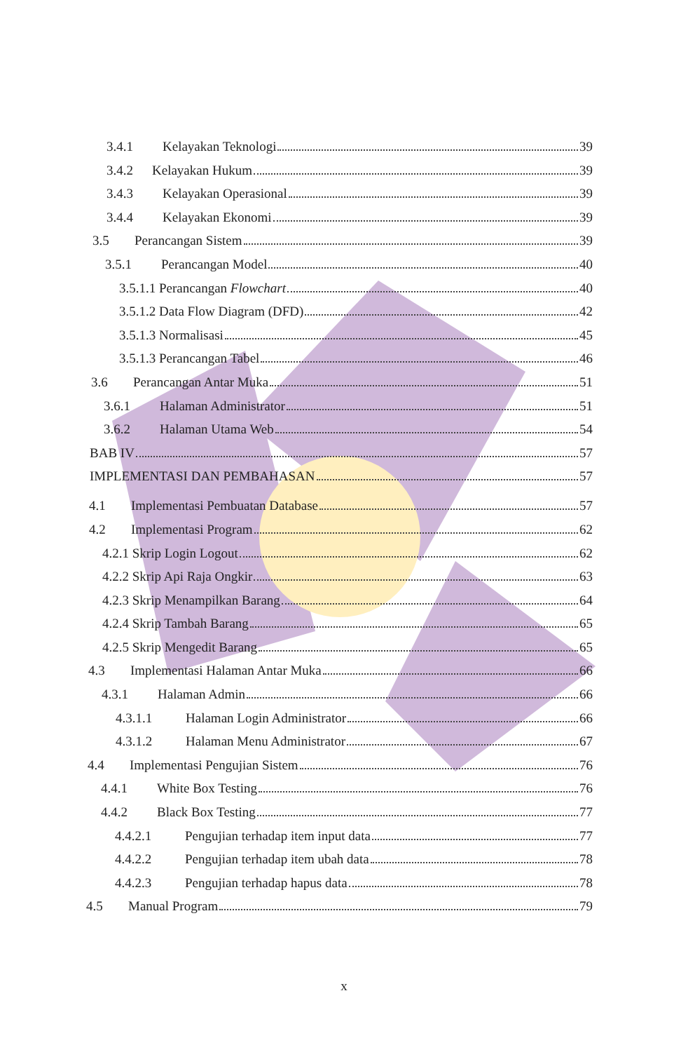3.4.1 Kelayakan Teknologi 39
3.4.2 Kelayakan Hukum 39
3.4.3 Kelayakan Operasional 39
3.4.4 Kelayakan Ekonomi 39
3.5 Perancangan Sistem 39
3.5.1 Perancangan Model 40
3.5.1.1 Perancangan Flowchart 40
3.5.1.2 Data Flow Diagram (DFD) 42
3.5.1.3 Normalisasi 45
3.5.1.3 Perancangan Tabel 46
3.6 Perancangan Antar Muka 51
3.6.1 Halaman Administrator 51
3.6.2 Halaman Utama Web 54
BAB IV 57
IMPLEMENTASI DAN PEMBAHASAN 57
4.1 Implementasi Pembuatan Database 57
4.2 Implementasi Program 62
4.2.1 Skrip Login Logout 62
4.2.2 Skrip Api Raja Ongkir 63
4.2.3 Skrip Menampilkan Barang 64
4.2.4 Skrip Tambah Barang 65
4.2.5 Skrip Mengedit Barang 65
4.3 Implementasi Halaman Antar Muka 66
4.3.1 Halaman Admin 66
4.3.1.1 Halaman Login Administrator 66
4.3.1.2 Halaman Menu Administrator 67
4.4 Implementasi Pengujian Sistem 76
4.4.1 White Box Testing 76
4.4.2 Black Box Testing 77
4.4.2.1 Pengujian terhadap item input data 77
4.4.2.2 Pengujian terhadap item ubah data 78
4.4.2.3 Pengujian terhadap hapus data 78
4.5 Manual Program 79
x